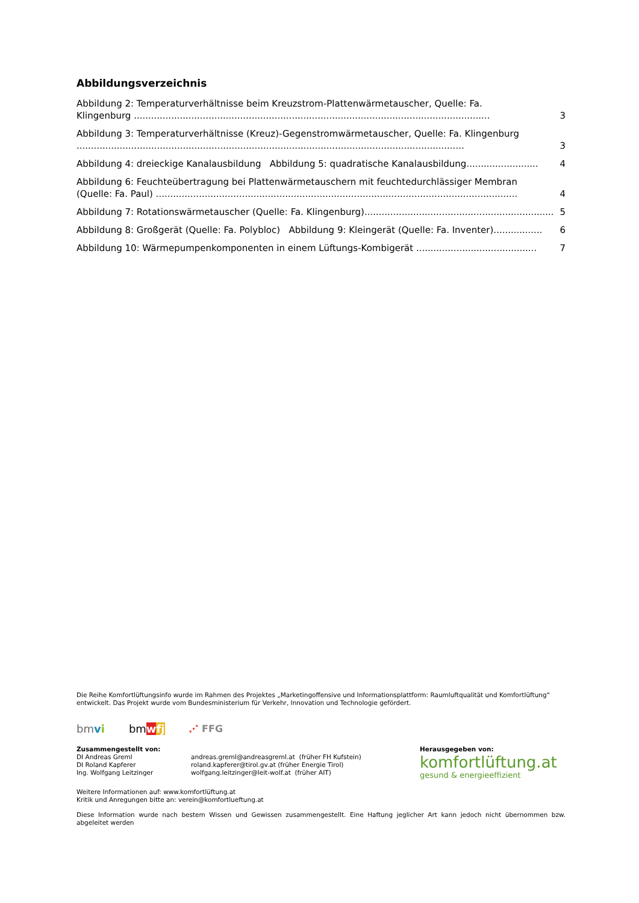Abbildungsverzeichnis
Abbildung 2: Temperaturverhältnisse beim Kreuzstrom-Plattenwärmetauscher, Quelle: Fa.
Klingenburg ............................................................................................................................ 3
Abbildung 3: Temperaturverhältnisse (Kreuz)-Gegenstromwärmetauscher, Quelle: Fa. Klingenburg
....................................................................................................................................... 3
Abbildung 4: dreieckige Kanalausbildung Abbildung 5: quadratische Kanalausbildung......................... 4
Abbildung 6: Feuchteübertragung bei Plattenwärmetauschern mit feuchtedurchlässiger Membran
(Quelle: Fa. Paul) .............................................................................................................................. 4
Abbildung 7: Rotationswärmetauscher (Quelle: Fa. Klingenburg).................................................................. 5
Abbildung 8: Großgerät (Quelle: Fa. Polybloc) Abbildung 9: Kleingerät (Quelle: Fa. Inventer)................. 6
Abbildung 10: Wärmepumpenkomponenten in einem Lüftungs-Kombigerät .......................................... 7
Die Reihe Komfortlüftungsinfo wurde im Rahmen des Projektes „Marketingoffensive und Informationsplattform: Raumluftqualität und Komfortlüftung“ entwickelt. Das Projekt wurde vom Bundesministerium für Verkehr, Innovation und Technologie gefördert.
bmvi bmwfj ⋰ FFG
Zusammengestellt von:
DI Andreas Greml
DI Roland Kapferer
Ing. Wolfgang Leitzinger
andreas.greml@andreasgreml.at (früher FH Kufstein)
roland.kapferer@tirol.gv.at (früher Energie Tirol)
wolfgang.leitzinger@leit-wolf.at (früher AIT)
Herausgegeben von:
komfortlüftung.at
gesund & energieeffizient
Weitere Informationen auf: www.komfortlüftung.at
Kritik und Anregungen bitte an: verein@komfortlueftung.at
Diese Information wurde nach bestem Wissen und Gewissen zusammengestellt. Eine Haftung jeglicher Art kann jedoch nicht übernommen bzw. abgeleitet werden